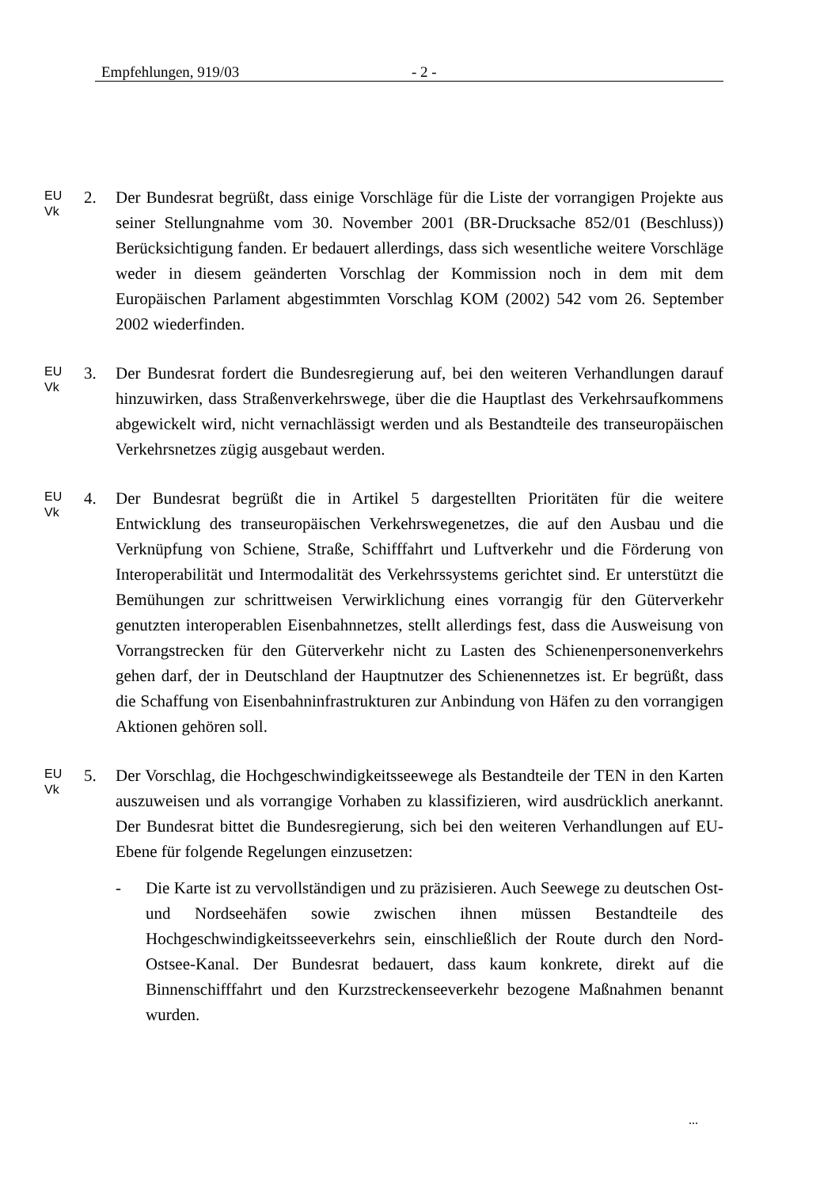Empfehlungen, 919/03 - 2 -
EU
Vk
2. Der Bundesrat begrüßt, dass einige Vorschläge für die Liste der vorrangigen Projekte aus seiner Stellungnahme vom 30. November 2001 (BR-Drucksache 852/01 (Beschluss)) Berücksichtigung fanden. Er bedauert allerdings, dass sich wesentliche weitere Vorschläge weder in diesem geänderten Vorschlag der Kommission noch in dem mit dem Europäischen Parlament abgestimmten Vorschlag KOM (2002) 542 vom 26. September 2002 wiederfinden.
EU
Vk
3. Der Bundesrat fordert die Bundesregierung auf, bei den weiteren Verhandlungen darauf hinzuwirken, dass Straßenverkehrswege, über die die Hauptlast des Verkehrsaufkommens abgewickelt wird, nicht vernachlässigt werden und als Bestandteile des transeuropäischen Verkehrsnetzes zügig ausgebaut werden.
EU
Vk
4. Der Bundesrat begrüßt die in Artikel 5 dargestellten Prioritäten für die weitere Entwicklung des transeuropäischen Verkehrswegenetzes, die auf den Ausbau und die Verknüpfung von Schiene, Straße, Schifffahrt und Luftverkehr und die Förderung von Interoperabilität und Intermodalität des Verkehrssystems gerichtet sind. Er unterstützt die Bemühungen zur schrittweisen Verwirklichung eines vorrangig für den Güterverkehr genutzten interoperablen Eisenbahnnetzes, stellt allerdings fest, dass die Ausweisung von Vorrangstrecken für den Güterverkehr nicht zu Lasten des Schienenpersonenverkehrs gehen darf, der in Deutschland der Hauptnutzer des Schienennetzes ist. Er begrüßt, dass die Schaffung von Eisenbahninfrastrukturen zur Anbindung von Häfen zu den vorrangigen Aktionen gehören soll.
EU
Vk
5. Der Vorschlag, die Hochgeschwindigkeitsseewege als Bestandteile der TEN in den Karten auszuweisen und als vorrangige Vorhaben zu klassifizieren, wird ausdrücklich anerkannt. Der Bundesrat bittet die Bundesregierung, sich bei den weiteren Verhandlungen auf EU-Ebene für folgende Regelungen einzusetzen:
- Die Karte ist zu vervollständigen und zu präzisieren. Auch Seewege zu deutschen Ost- und Nordseehäfen sowie zwischen ihnen müssen Bestandteile des Hochgeschwindigkeitsseeverkehrs sein, einschließlich der Route durch den Nord-Ostsee-Kanal. Der Bundesrat bedauert, dass kaum konkrete, direkt auf die Binnenschifffahrt und den Kurzstreckenseeverkehr bezogene Maßnahmen benannt wurden.
...